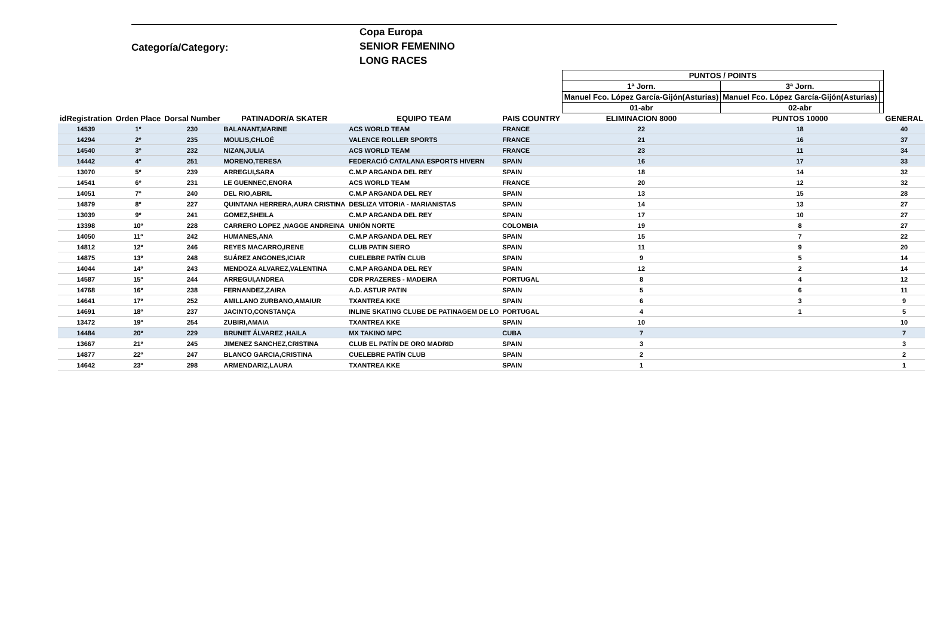Categoría/Category:
Copa Europa
SENIOR FEMENINO
LONG RACES
| | | | | | | PUNTOS / POINTS | | | |
| | | | | | | 1ª Jorn. | 3ª Jorn. | | |
| | | | | | | Manuel Fco. López García-Gijón(Asturias) | Manuel Fco. López García-Gijón(Asturias) | | |
| | | | | | | 01-abr | 02-abr | | |
| idRegistration | Orden Place | Dorsal Number | PATINADOR/A SKATER | EQUIPO TEAM | PAIS COUNTRY | ELIMINACION 8000 | PUNTOS 10000 | | GENERAL |
| 14539 | 1º | 230 | BALANANT,MARINE | ACS WORLD TEAM | FRANCE | 22 | 18 | | 40 |
| 14294 | 2º | 235 | MOULIS,CHLOÉ | VALENCE ROLLER SPORTS | FRANCE | 21 | 16 | | 37 |
| 14540 | 3º | 232 | NIZAN,JULIA | ACS WORLD TEAM | FRANCE | 23 | 11 | | 34 |
| 14442 | 4º | 251 | MORENO,TERESA | FEDERACIÓ CATALANA ESPORTS HIVERN | SPAIN | 16 | 17 | | 33 |
| 13070 | 5º | 239 | ARREGUI,SARA | C.M.P ARGANDA DEL REY | SPAIN | 18 | 14 | | 32 |
| 14541 | 6º | 231 | LE GUENNEC,ENORA | ACS WORLD TEAM | FRANCE | 20 | 12 | | 32 |
| 14051 | 7º | 240 | DEL RIO,ABRIL | C.M.P ARGANDA DEL REY | SPAIN | 13 | 15 | | 28 |
| 14879 | 8º | 227 | QUINTANA HERRERA,AURA CRISTINA | DESLIZA VITORIA - MARIANISTAS | SPAIN | 14 | 13 | | 27 |
| 13039 | 9º | 241 | GOMEZ,SHEILA | C.M.P ARGANDA DEL REY | SPAIN | 17 | 10 | | 27 |
| 13398 | 10º | 228 | CARRERO LOPEZ ,NAGGE ANDREINA | UNIÓN NORTE | COLOMBIA | 19 | 8 | | 27 |
| 14050 | 11º | 242 | HUMANES,ANA | C.M.P ARGANDA DEL REY | SPAIN | 15 | 7 | | 22 |
| 14812 | 12º | 246 | REYES MACARRO,IRENE | CLUB PATIN SIERO | SPAIN | 11 | 9 | | 20 |
| 14875 | 13º | 248 | SUÁREZ ANGONES,ICIAR | CUELEBRE PATÍN CLUB | SPAIN | 9 | 5 | | 14 |
| 14044 | 14º | 243 | MENDOZA ALVAREZ,VALENTINA | C.M.P ARGANDA DEL REY | SPAIN | 12 | 2 | | 14 |
| 14587 | 15º | 244 | ARREGUI,ANDREA | CDR PRAZERES - MADEIRA | PORTUGAL | 8 | 4 | | 12 |
| 14768 | 16º | 238 | FERNANDEZ,ZAIRA | A.D. ASTUR PATIN | SPAIN | 5 | 6 | | 11 |
| 14641 | 17º | 252 | AMILLANO ZURBANO,AMAIUR | TXANTREA KKE | SPAIN | 6 | 3 | | 9 |
| 14691 | 18º | 237 | JACINTO,CONSTANÇA | INLINE SKATING CLUBE DE PATINAGEM DE LO | PORTUGAL | 4 | 1 | | 5 |
| 13472 | 19º | 254 | ZUBIRI,AMAIA | TXANTREA KKE | SPAIN | 10 | | | 10 |
| 14484 | 20º | 229 | BRUNET ÁLVAREZ ,HAILA | MX TAKINO MPC | CUBA | 7 | | | 7 |
| 13667 | 21º | 245 | JIMENEZ SANCHEZ,CRISTINA | CLUB EL PATÍN DE ORO MADRID | SPAIN | 3 | | | 3 |
| 14877 | 22º | 247 | BLANCO GARCIA,CRISTINA | CUELEBRE PATÍN CLUB | SPAIN | 2 | | | 2 |
| 14642 | 23º | 298 | ARMENDARIZ,LAURA | TXANTREA KKE | SPAIN | 1 | | | 1 |